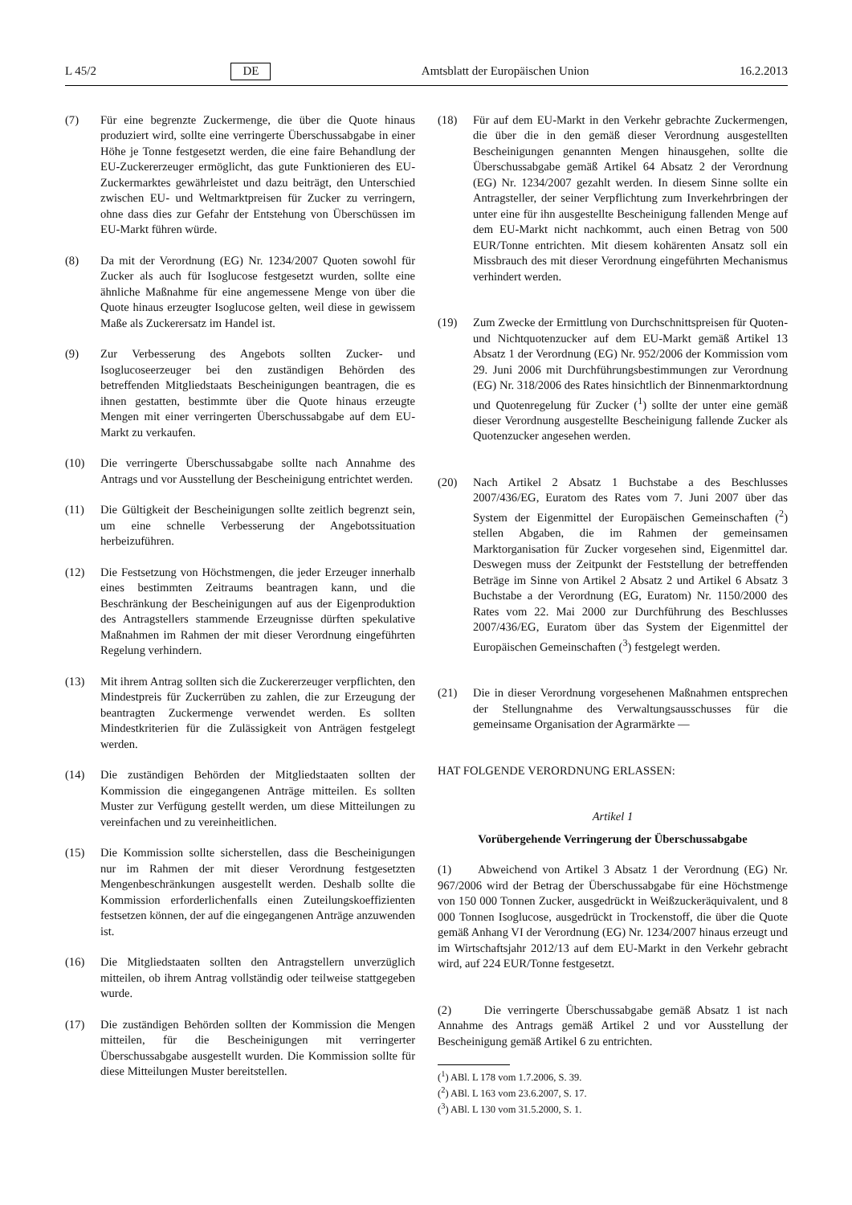L 45/2 DE Amtsblatt der Europäischen Union 16.2.2013
(7) Für eine begrenzte Zuckermenge, die über die Quote hinaus produziert wird, sollte eine verringerte Überschussabgabe in einer Höhe je Tonne festgesetzt werden, die eine faire Behandlung der EU-Zuckererzeuger ermöglicht, das gute Funktionieren des EU-Zuckermarktes gewährleistet und dazu beiträgt, den Unterschied zwischen EU- und Weltmarktpreisen für Zucker zu verringern, ohne dass dies zur Gefahr der Entstehung von Überschüssen im EU-Markt führen würde.
(8) Da mit der Verordnung (EG) Nr. 1234/2007 Quoten sowohl für Zucker als auch für Isoglucose festgesetzt wurden, sollte eine ähnliche Maßnahme für eine angemessene Menge von über die Quote hinaus erzeugter Isoglucose gelten, weil diese in gewissem Maße als Zuckerersatz im Handel ist.
(9) Zur Verbesserung des Angebots sollten Zucker- und Isoglucoseerzeuger bei den zuständigen Behörden des betreffenden Mitgliedstaats Bescheinigungen beantragen, die es ihnen gestatten, bestimmte über die Quote hinaus erzeugte Mengen mit einer verringerten Überschussabgabe auf dem EU-Markt zu verkaufen.
(10) Die verringerte Überschussabgabe sollte nach Annahme des Antrags und vor Ausstellung der Bescheinigung entrichtet werden.
(11) Die Gültigkeit der Bescheinigungen sollte zeitlich begrenzt sein, um eine schnelle Verbesserung der Angebotssituation herbeizuführen.
(12) Die Festsetzung von Höchstmengen, die jeder Erzeuger innerhalb eines bestimmten Zeitraums beantragen kann, und die Beschränkung der Bescheinigungen auf aus der Eigenproduktion des Antragstellers stammende Erzeugnisse dürften spekulative Maßnahmen im Rahmen der mit dieser Verordnung eingeführten Regelung verhindern.
(13) Mit ihrem Antrag sollten sich die Zuckererzeuger verpflichten, den Mindestpreis für Zuckerrüben zu zahlen, die zur Erzeugung der beantragten Zuckermenge verwendet werden. Es sollten Mindestkriterien für die Zulässigkeit von Anträgen festgelegt werden.
(14) Die zuständigen Behörden der Mitgliedstaaten sollten der Kommission die eingegangenen Anträge mitteilen. Es sollten Muster zur Verfügung gestellt werden, um diese Mitteilungen zu vereinfachen und zu vereinheitlichen.
(15) Die Kommission sollte sicherstellen, dass die Bescheinigungen nur im Rahmen der mit dieser Verordnung festgesetzten Mengenbeschränkungen ausgestellt werden. Deshalb sollte die Kommission erforderlichenfalls einen Zuteilungskoeffizienten festsetzen können, der auf die eingegangenen Anträge anzuwenden ist.
(16) Die Mitgliedstaaten sollten den Antragstellern unverzüglich mitteilen, ob ihrem Antrag vollständig oder teilweise stattgegeben wurde.
(17) Die zuständigen Behörden sollten der Kommission die Mengen mitteilen, für die Bescheinigungen mit verringerter Überschussabgabe ausgestellt wurden. Die Kommission sollte für diese Mitteilungen Muster bereitstellen.
(18) Für auf dem EU-Markt in den Verkehr gebrachte Zuckermengen, die über die in den gemäß dieser Verordnung ausgestellten Bescheinigungen genannten Mengen hinausgehen, sollte die Überschussabgabe gemäß Artikel 64 Absatz 2 der Verordnung (EG) Nr. 1234/2007 gezahlt werden. In diesem Sinne sollte ein Antragsteller, der seiner Verpflichtung zum Inverkehrbringen der unter eine für ihn ausgestellte Bescheinigung fallenden Menge auf dem EU-Markt nicht nachkommt, auch einen Betrag von 500 EUR/Tonne entrichten. Mit diesem kohärenten Ansatz soll ein Missbrauch des mit dieser Verordnung eingeführten Mechanismus verhindert werden.
(19) Zum Zwecke der Ermittlung von Durchschnittspreisen für Quoten- und Nichtquotenzucker auf dem EU-Markt gemäß Artikel 13 Absatz 1 der Verordnung (EG) Nr. 952/2006 der Kommission vom 29. Juni 2006 mit Durchführungsbestimmungen zur Verordnung (EG) Nr. 318/2006 des Rates hinsichtlich der Binnenmarktordnung und Quotenregelung für Zucker (<sup>1</sup>) sollte der unter eine gemäß dieser Verordnung ausgestellte Bescheinigung fallende Zucker als Quotenzucker angesehen werden.
(20) Nach Artikel 2 Absatz 1 Buchstabe a des Beschlusses 2007/436/EG, Euratom des Rates vom 7. Juni 2007 über das System der Eigenmittel der Europäischen Gemeinschaften (<sup>2</sup>) stellen Abgaben, die im Rahmen der gemeinsamen Marktorganisation für Zucker vorgesehen sind, Eigenmittel dar. Deswegen muss der Zeitpunkt der Feststellung der betreffenden Beträge im Sinne von Artikel 2 Absatz 2 und Artikel 6 Absatz 3 Buchstabe a der Verordnung (EG, Euratom) Nr. 1150/2000 des Rates vom 22. Mai 2000 zur Durchführung des Beschlusses 2007/436/EG, Euratom über das System der Eigenmittel der Europäischen Gemeinschaften (<sup>3</sup>) festgelegt werden.
(21) Die in dieser Verordnung vorgesehenen Maßnahmen entsprechen der Stellungnahme des Verwaltungsausschusses für die gemeinsame Organisation der Agrarmärkte —
HAT FOLGENDE VERORDNUNG ERLASSEN:
Artikel 1
Vorübergehende Verringerung der Überschussabgabe
(1) Abweichend von Artikel 3 Absatz 1 der Verordnung (EG) Nr. 967/2006 wird der Betrag der Überschussabgabe für eine Höchstmenge von 150 000 Tonnen Zucker, ausgedrückt in Weißzuckeräquivalent, und 8 000 Tonnen Isoglucose, ausgedrückt in Trockenstoff, die über die Quote gemäß Anhang VI der Verordnung (EG) Nr. 1234/2007 hinaus erzeugt und im Wirtschaftsjahr 2012/13 auf dem EU-Markt in den Verkehr gebracht wird, auf 224 EUR/Tonne festgesetzt.
(2) Die verringerte Überschussabgabe gemäß Absatz 1 ist nach Annahme des Antrags gemäß Artikel 2 und vor Ausstellung der Bescheinigung gemäß Artikel 6 zu entrichten.
(<sup>1</sup>) ABl. L 178 vom 1.7.2006, S. 39.
(<sup>2</sup>) ABl. L 163 vom 23.6.2007, S. 17.
(<sup>3</sup>) ABl. L 130 vom 31.5.2000, S. 1.